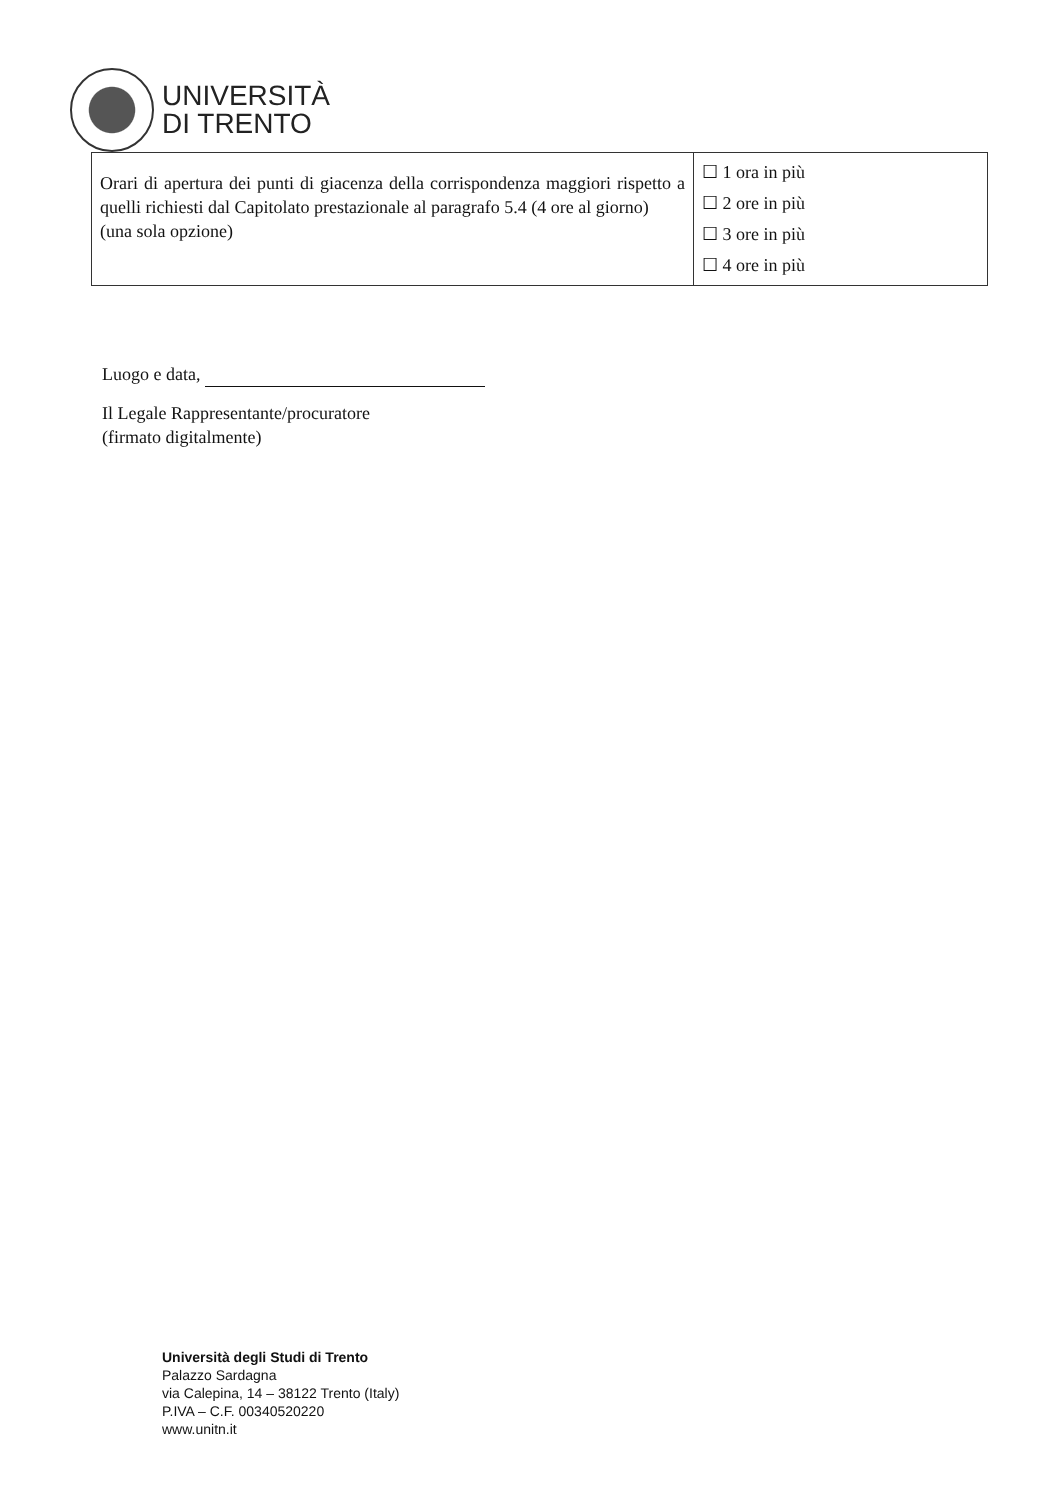UNIVERSITÀ
DI TRENTO
| Orari di apertura dei punti di giacenza della corrispondenza maggiori rispetto a quelli richiesti dal Capitolato prestazionale al paragrafo 5.4 (4 ore al giorno) (una sola opzione) | ☐ 1 ora in più ☐ 2 ore in più ☐ 3 ore in più ☐ 4 ore in più |
Luogo e data,
Il Legale Rappresentante/procuratore
(firmato digitalmente)
Università degli Studi di Trento
Palazzo Sardagna
via Calepina, 14 – 38122 Trento (Italy)
P.IVA – C.F. 00340520220
www.unitn.it